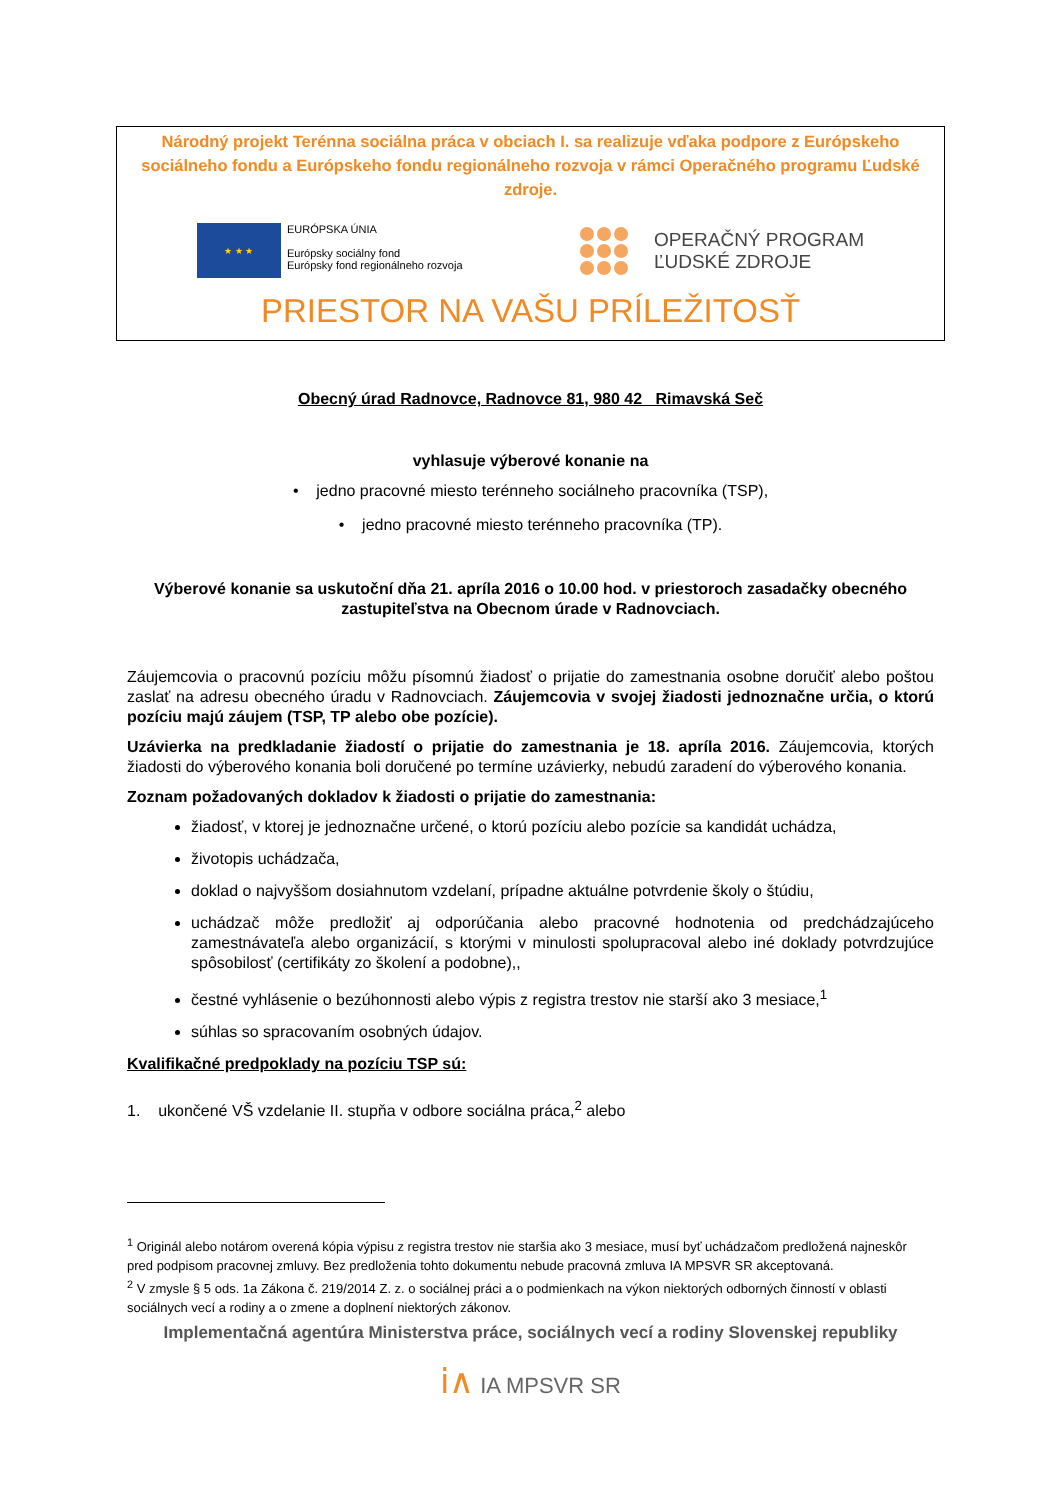Národný projekt Terénna sociálna práca v obciach I. sa realizuje vďaka podpore z Európskeho sociálneho fondu a Európskeho fondu regionálneho rozvoja v rámci Operačného programu Ľudské zdroje.
★ ★ ★
EURÓPSKA ÚNIA
Európsky sociálny fond
Európsky fond regionálneho rozvoja
OPERAČNÝ PROGRAM
ĽUDSKÉ ZDROJE
PRIESTOR NA VAŠU PRÍLEŽITOSŤ
Obecný úrad Radnovce, Radnovce 81, 980 42 Rimavská Seč
vyhlasuje výberové konanie na
• jedno pracovné miesto terénneho sociálneho pracovníka (TSP),
• jedno pracovné miesto terénneho pracovníka (TP).
Výberové konanie sa uskutoční dňa 21. apríla 2016 o 10.00 hod. v priestoroch zasadačky obecného zastupiteľstva na Obecnom úrade v Radnovciach.
Záujemcovia o pracovnú pozíciu môžu písomnú žiadosť o prijatie do zamestnania osobne doručiť alebo poštou zaslať na adresu obecného úradu v Radnovciach. Záujemcovia v svojej žiadosti jednoznačne určia, o ktorú pozíciu majú záujem (TSP, TP alebo obe pozície).
Uzávierka na predkladanie žiadostí o prijatie do zamestnania je 18. apríla 2016. Záujemcovia, ktorých žiadosti do výberového konania boli doručené po termíne uzávierky, nebudú zaradení do výberového konania.
Zoznam požadovaných dokladov k žiadosti o prijatie do zamestnania:
žiadosť, v ktorej je jednoznačne určené, o ktorú pozíciu alebo pozície sa kandidát uchádza,
životopis uchádzača,
doklad o najvyššom dosiahnutom vzdelaní, prípadne aktuálne potvrdenie školy o štúdiu,
uchádzač môže predložiť aj odporúčania alebo pracovné hodnotenia od predchádzajúceho zamestnávateľa alebo organizácií, s ktorými v minulosti spolupracoval alebo iné doklady potvrdzujúce spôsobilosť (certifikáty zo školení a podobne),,
čestné vyhlásenie o bezúhonnosti alebo výpis z registra trestov nie starší ako 3 mesiace,<sup>1</sup>
súhlas so spracovaním osobných údajov.
Kvalifikačné predpoklady na pozíciu TSP sú:
1. ukončené VŠ vzdelanie II. stupňa v odbore sociálna práca,<sup>2</sup> alebo
<sup>1</sup> Originál alebo notárom overená kópia výpisu z registra trestov nie staršia ako 3 mesiace, musí byť uchádzačom predložená najneskôr pred podpisom pracovnej zmluvy. Bez predloženia tohto dokumentu nebude pracovná zmluva IA MPSVR SR akceptovaná.
<sup>2</sup> V zmysle § 5 ods. 1a Zákona č. 219/2014 Z. z. o sociálnej práci a o podmienkach na výkon niektorých odborných činností v oblasti sociálnych vecí a rodiny a o zmene a doplnení niektorých zákonov.
Implementačná agentúra Ministerstva práce, sociálnych vecí a rodiny Slovenskej republiky
ⅰ∧ IA MPSVR SR